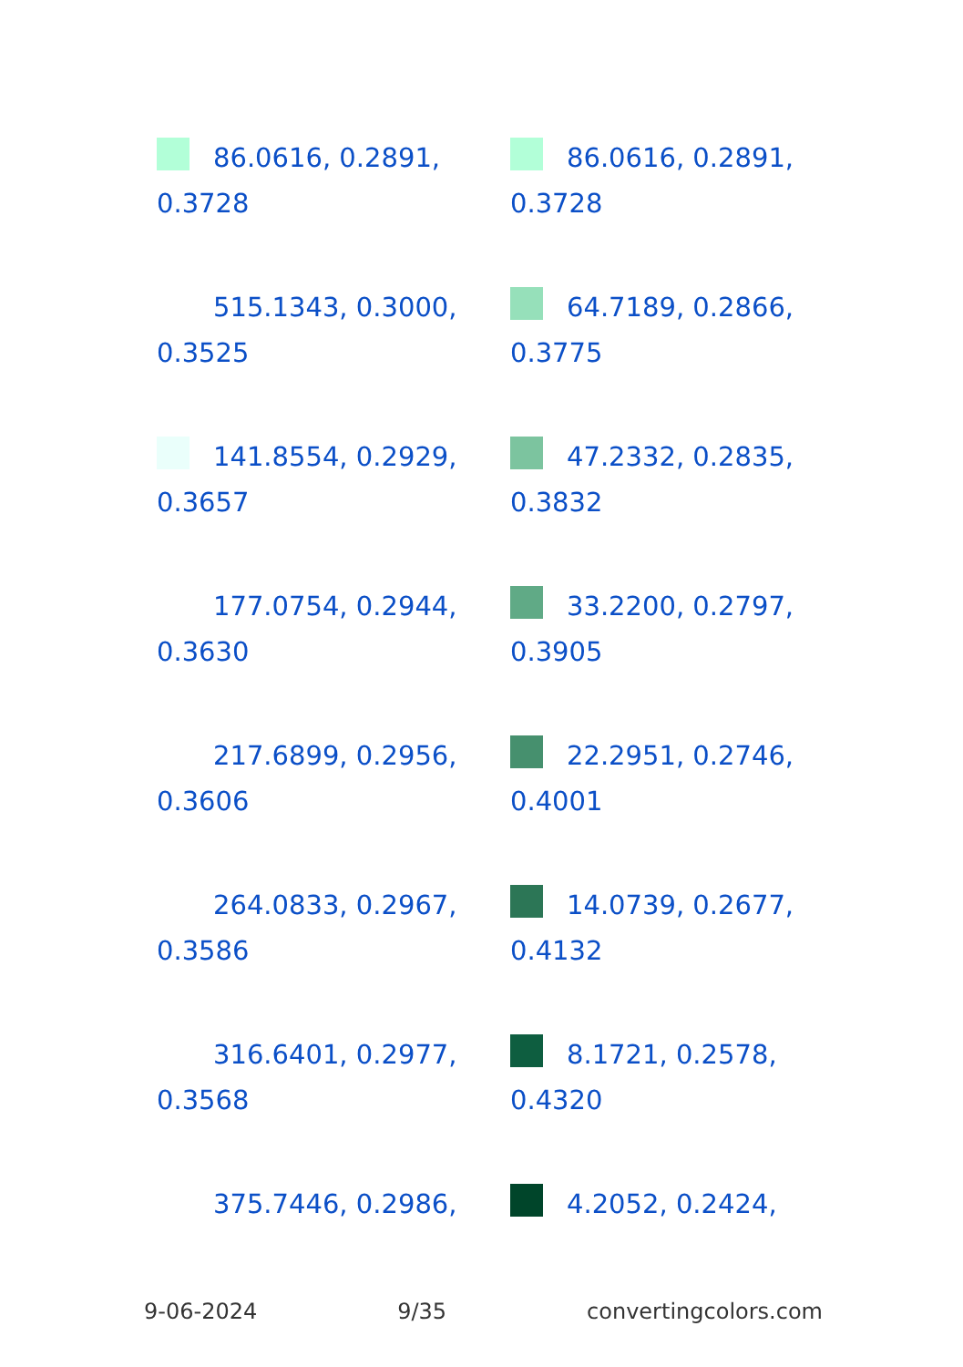86.0616, 0.2891,
0.3728
86.0616, 0.2891,
0.3728
515.1343, 0.3000,
0.3525
64.7189, 0.2866,
0.3775
141.8554, 0.2929,
0.3657
47.2332, 0.2835,
0.3832
177.0754, 0.2944,
0.3630
33.2200, 0.2797,
0.3905
217.6899, 0.2956,
0.3606
22.2951, 0.2746,
0.4001
264.0833, 0.2967,
0.3586
14.0739, 0.2677,
0.4132
316.6401, 0.2977,
0.3568
8.1721, 0.2578,
0.4320
375.7446, 0.2986,
4.2052, 0.2424,
9-06-2024 9/35 convertingcolors.com